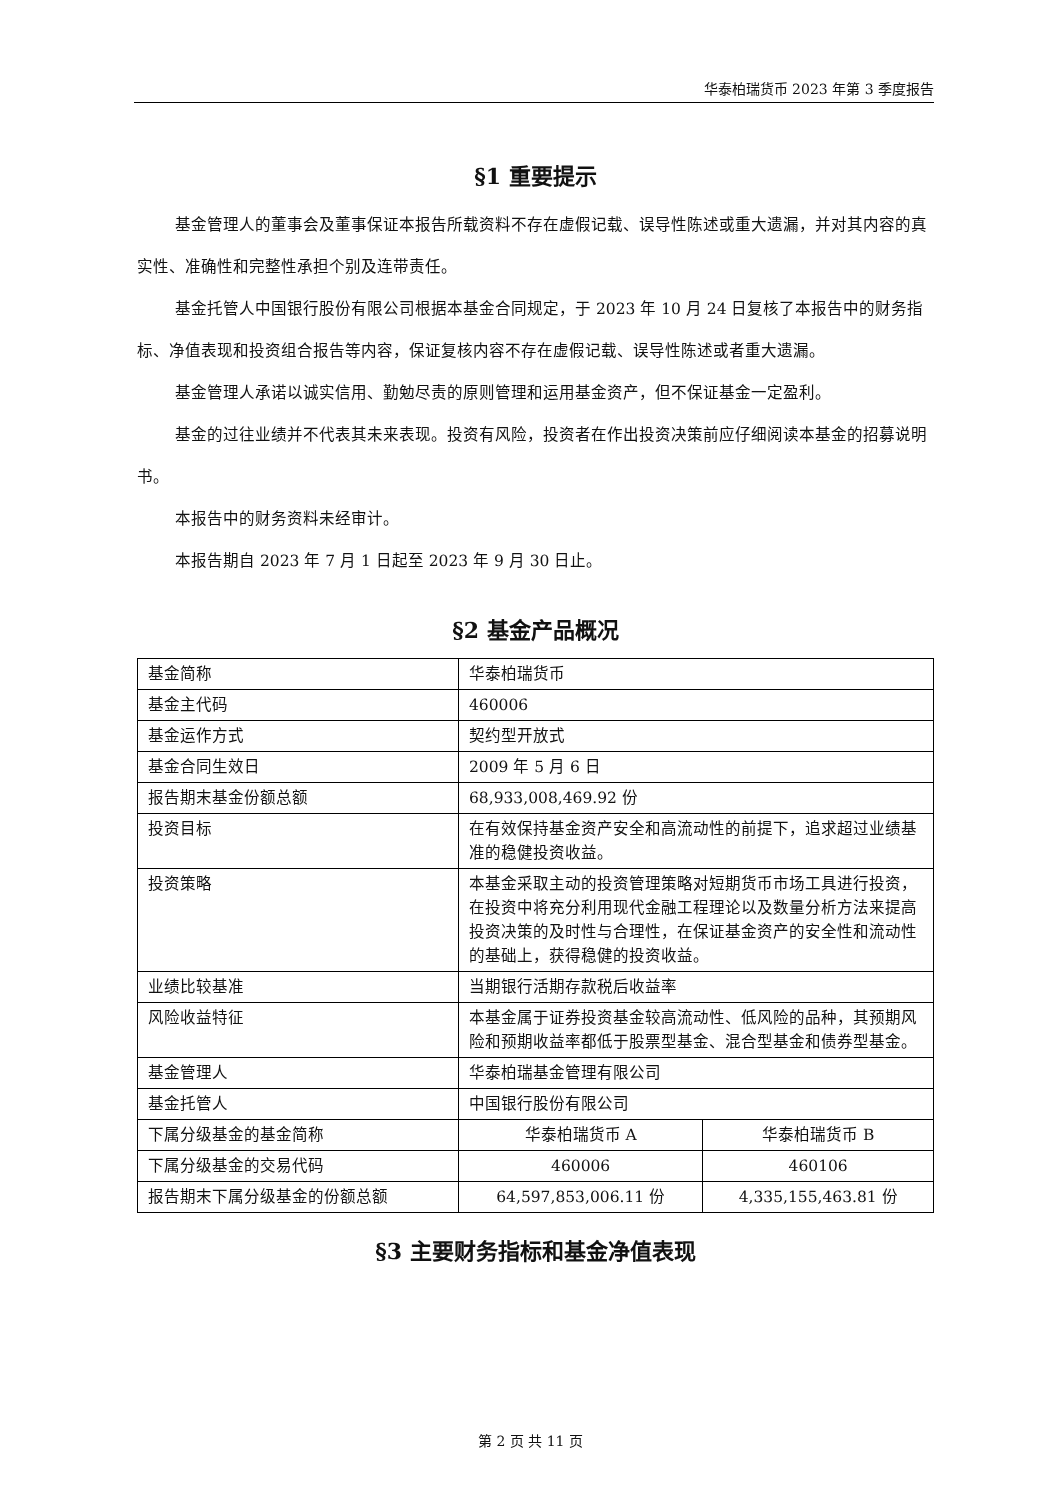华泰柏瑞货币 2023 年第 3 季度报告
§1 重要提示
基金管理人的董事会及董事保证本报告所载资料不存在虚假记载、误导性陈述或重大遗漏，并对其内容的真实性、准确性和完整性承担个别及连带责任。
基金托管人中国银行股份有限公司根据本基金合同规定，于 2023 年 10 月 24 日复核了本报告中的财务指标、净值表现和投资组合报告等内容，保证复核内容不存在虚假记载、误导性陈述或者重大遗漏。
基金管理人承诺以诚实信用、勤勉尽责的原则管理和运用基金资产，但不保证基金一定盈利。
基金的过往业绩并不代表其未来表现。投资有风险，投资者在作出投资决策前应仔细阅读本基金的招募说明书。
本报告中的财务资料未经审计。
本报告期自 2023 年 7 月 1 日起至 2023 年 9 月 30 日止。
§2 基金产品概况
| 基金简称 | 华泰柏瑞货币 | |
| 基金主代码 | 460006 | |
| 基金运作方式 | 契约型开放式 | |
| 基金合同生效日 | 2009 年 5 月 6 日 | |
| 报告期末基金份额总额 | 68,933,008,469.92 份 | |
| 投资目标 | 在有效保持基金资产安全和高流动性的前提下，追求超过业绩基准的稳健投资收益。 | |
| 投资策略 | 本基金采取主动的投资管理策略对短期货币市场工具进行投资，在投资中将充分利用现代金融工程理论以及数量分析方法来提高投资决策的及时性与合理性，在保证基金资产的安全性和流动性的基础上，获得稳健的投资收益。 | |
| 业绩比较基准 | 当期银行活期存款税后收益率 | |
| 风险收益特征 | 本基金属于证券投资基金较高流动性、低风险的品种，其预期风险和预期收益率都低于股票型基金、混合型基金和债券型基金。 | |
| 基金管理人 | 华泰柏瑞基金管理有限公司 | |
| 基金托管人 | 中国银行股份有限公司 | |
| 下属分级基金的基金简称 | 华泰柏瑞货币 A | 华泰柏瑞货币 B |
| 下属分级基金的交易代码 | 460006 | 460106 |
| 报告期末下属分级基金的份额总额 | 64,597,853,006.11 份 | 4,335,155,463.81 份 |
§3 主要财务指标和基金净值表现
第 2 页 共 11 页